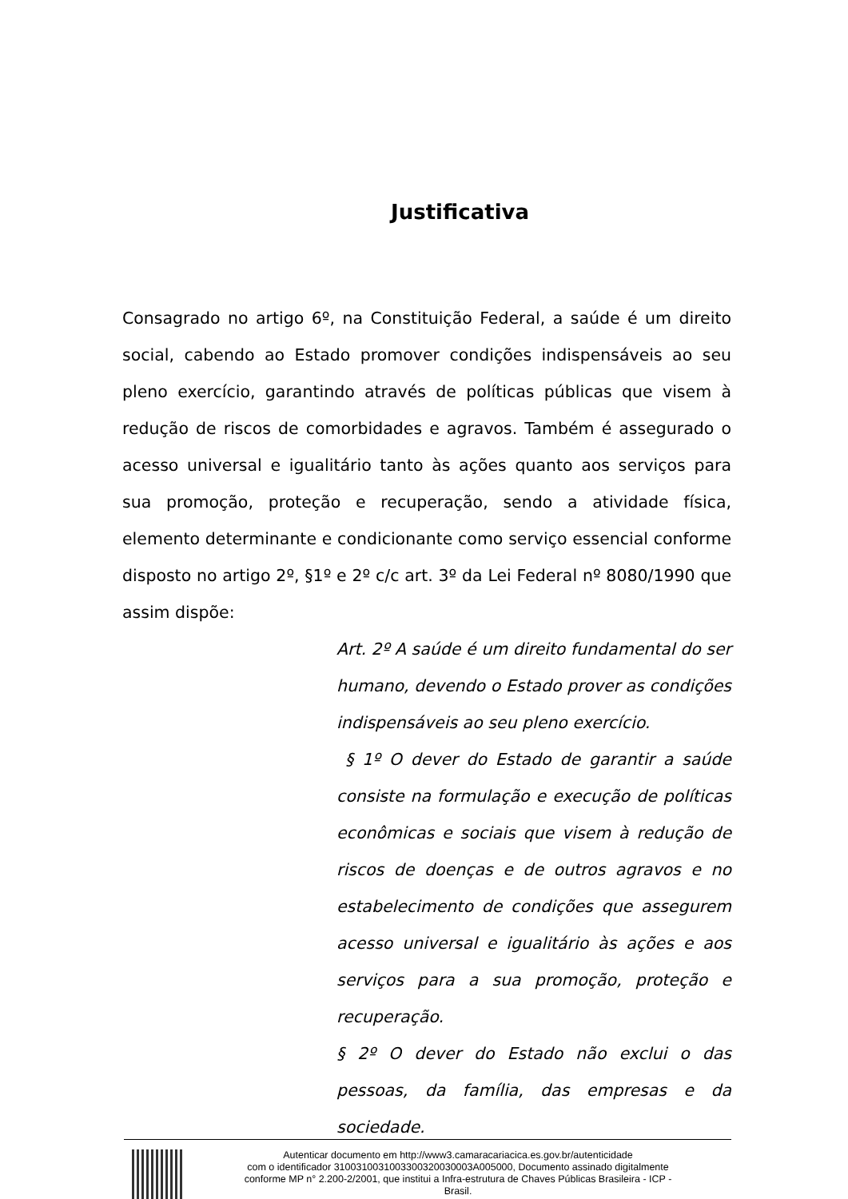Justificativa
Consagrado no artigo 6º, na Constituição Federal, a saúde é um direito social, cabendo ao Estado promover condições indispensáveis ao seu pleno exercício, garantindo através de políticas públicas que visem à redução de riscos de comorbidades e agravos. Também é assegurado o acesso universal e igualitário tanto às ações quanto aos serviços para sua promoção, proteção e recuperação, sendo a atividade física, elemento determinante e condicionante como serviço essencial conforme disposto no artigo 2º, §1º e 2º c/c art. 3º da Lei Federal nº 8080/1990 que assim dispõe:
Art. 2º A saúde é um direito fundamental do ser humano, devendo o Estado prover as condições indispensáveis ao seu pleno exercício.
§ 1º O dever do Estado de garantir a saúde consiste na formulação e execução de políticas econômicas e sociais que visem à redução de riscos de doenças e de outros agravos e no estabelecimento de condições que assegurem acesso universal e igualitário às ações e aos serviços para a sua promoção, proteção e recuperação.
§ 2º O dever do Estado não exclui o das pessoas, da família, das empresas e da sociedade.
Autenticar documento em http://www3.camaracariacica.es.gov.br/autenticidade
com o identificador 310031003100330032003000​3A005000, Documento assinado digitalmente
conforme MP n° 2.200-2/2001, que institui a Infra-estrutura de Chaves Públicas Brasileira - ICP -
Brasil.